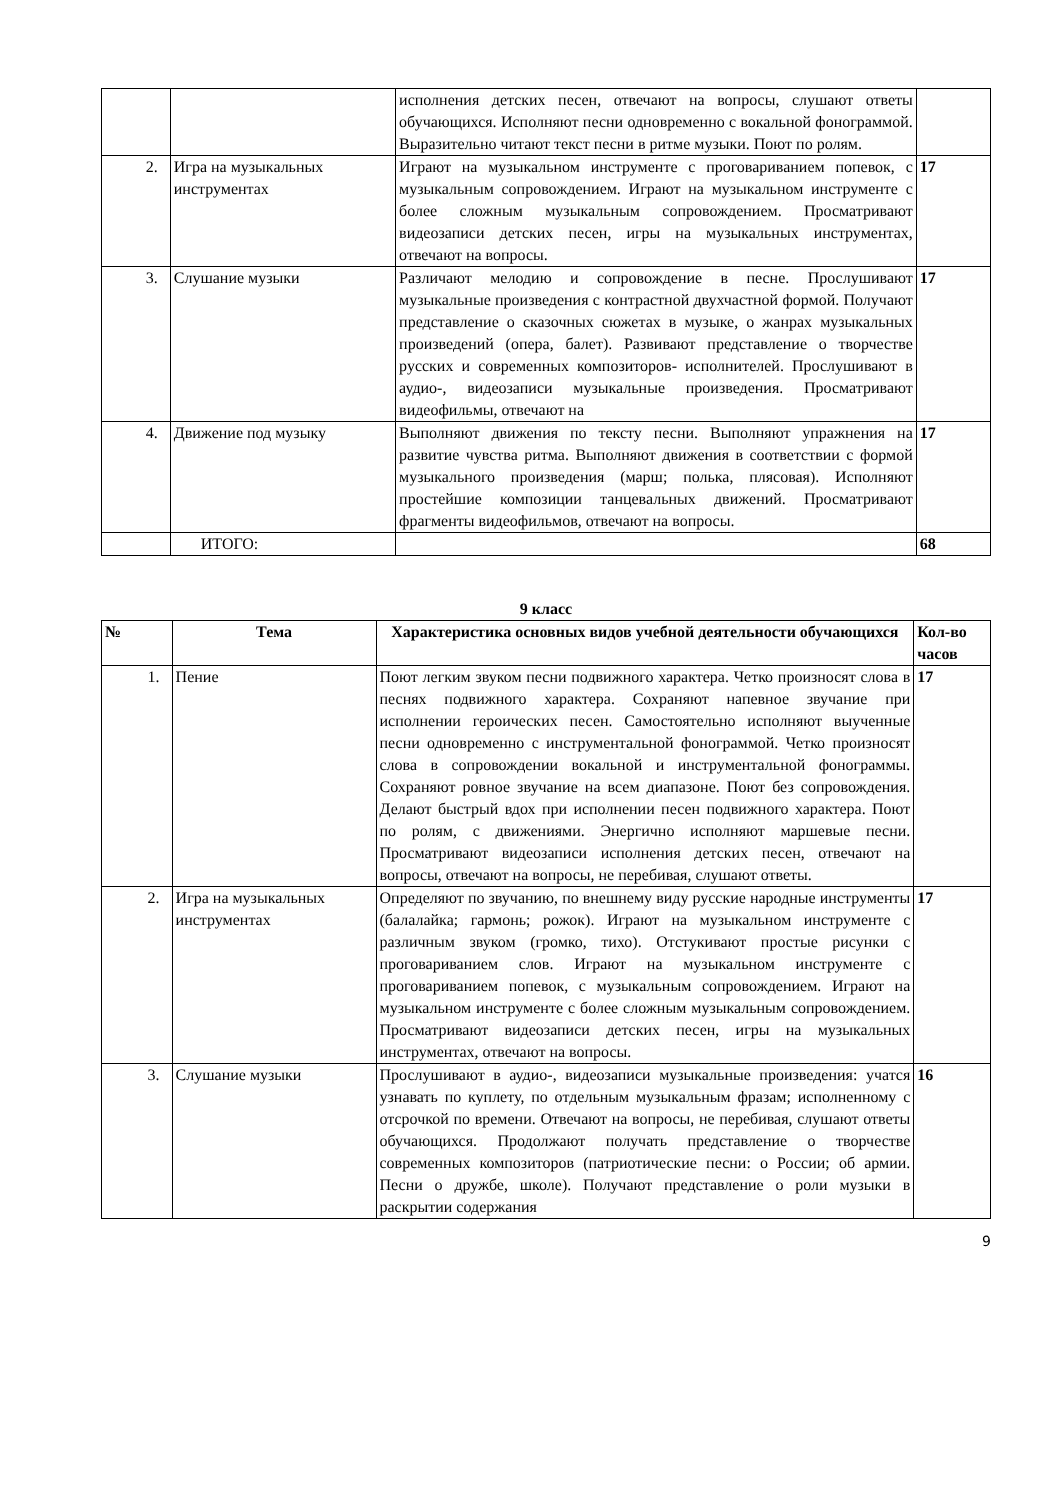| | | исполнения детских песен, отвечают на вопросы, слушают ответы обучающихся. Исполняют песни одновременно с вокальной фонограммой. Выразительно читают текст песни в ритме музыки. Поют по ролям. | |
| 2. | Игра на музыкальных инструментах | Играют на музыкальном инструменте с проговариванием попевок, с музыкальным сопровождением. Играют на музыкальном инструменте с более сложным музыкальным сопровождением. Просматривают видеозаписи детских песен, игры на музыкальных инструментах, отвечают на вопросы. | 17 |
| 3. | Слушание музыки | Различают мелодию и сопровождение в песне. Прослушивают музыкальные произведения с контрастной двухчастной формой. Получают представление о сказочных сюжетах в музыке, о жанрах музыкальных произведений (опера, балет). Развивают представление о творчестве русских и современных композиторов- исполнителей. Прослушивают в аудио-, видеозаписи музыкальные произведения. Просматривают видеофильмы, отвечают на | 17 |
| 4. | Движение под музыку | Выполняют движения по тексту песни. Выполняют упражнения на развитие чувства ритма. Выполняют движения в соответствии с формой музыкального произведения (марш; полька, плясовая). Исполняют простейшие композиции танцевальных движений. Просматривают фрагменты видеофильмов, отвечают на вопросы. | 17 |
| | ИТОГО: | | 68 |
9 класс
| № | Тема | Характеристика основных видов учебной деятельности обучающихся | Кол-во часов |
| --- | --- | --- | --- |
| 1. | Пение | Поют легким звуком песни подвижного характера. Четко произносят слова в песнях подвижного характера. Сохраняют напевное звучание при исполнении героических песен. Самостоятельно исполняют выученные песни одновременно с инструментальной фонограммой. Четко произносят слова в сопровождении вокальной и инструментальной фонограммы. Сохраняют ровное звучание на всем диапазоне. Поют без сопровождения. Делают быстрый вдох при исполнении песен подвижного характера. Поют по ролям, с движениями. Энергично исполняют маршевые песни. Просматривают видеозаписи исполнения детских песен, отвечают на вопросы, отвечают на вопросы, не перебивая, слушают ответы. | 17 |
| 2. | Игра на музыкальных инструментах | Определяют по звучанию, по внешнему виду русские народные инструменты (балалайка; гармонь; рожок). Играют на музыкальном инструменте с различным звуком (громко, тихо). Отстукивают простые рисунки с проговариванием слов. Играют на музыкальном инструменте с проговариванием попевок, с музыкальным сопровождением. Играют на музыкальном инструменте с более сложным музыкальным сопровождением. Просматривают видеозаписи детских песен, игры на музыкальных инструментах, отвечают на вопросы. | 17 |
| 3. | Слушание музыки | Прослушивают в аудио-, видеозаписи музыкальные произведения: учатся узнавать по куплету, по отдельным музыкальным фразам; исполненному с отсрочкой по времени. Отвечают на вопросы, не перебивая, слушают ответы обучающихся. Продолжают получать представление о творчестве современных композиторов (патриотические песни: о России; об армии. Песни о дружбе, школе). Получают представление о роли музыки в раскрытии содержания | 16 |
9